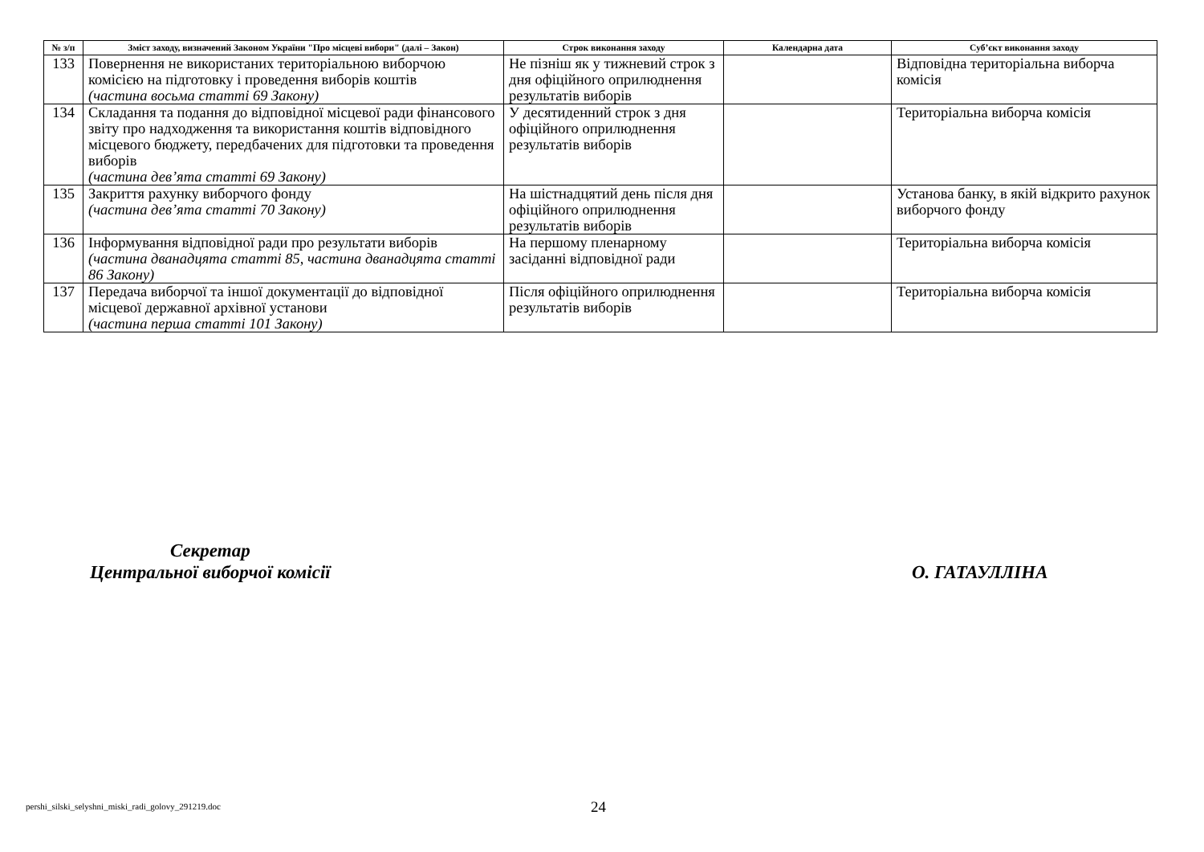| № з/п | Зміст заходу, визначений Законом України "Про місцеві вибори" (далі – Закон) | Строк виконання заходу | Календарна дата | Суб’єкт виконання заходу |
| --- | --- | --- | --- | --- |
| 133 | Повернення не використаних територіальною виборчою комісією на підготовку і проведення виборів коштів (частина восьма статті 69 Закону) | Не пізніш як у тижневий строк з дня офіційного оприлюднення результатів виборів | | Відповідна територіальна виборча комісія |
| 134 | Складання та подання до відповідної місцевої ради фінансового звіту про надходження та використання коштів відповідного місцевого бюджету, передбачених для підготовки та проведення виборів (частина дев’ята статті 69 Закону) | У десятиденний строк з дня офіційного оприлюднення результатів виборів | | Територіальна виборча комісія |
| 135 | Закриття рахунку виборчого фонду (частина дев’ята статті 70 Закону) | На шістнадцятий день після дня офіційного оприлюднення результатів виборів | | Установа банку, в якій відкрито рахунок виборчого фонду |
| 136 | Інформування відповідної ради про результати виборів (частина дванадцята статті 85, частина дванадцята статті 86 Закону) | На першому пленарному засіданні відповідної ради | | Територіальна виборча комісія |
| 137 | Передача виборчої та іншої документації до відповідної місцевої державної архівної установи (частина перша статті 101 Закону) | Після офіційного оприлюднення результатів виборів | | Територіальна виборча комісія |
Секретар
Центральної виборчої комісії
О. ГАТАУЛЛІНА
pershi_silski_selyshni_miski_radi_golovy_291219.doc
24